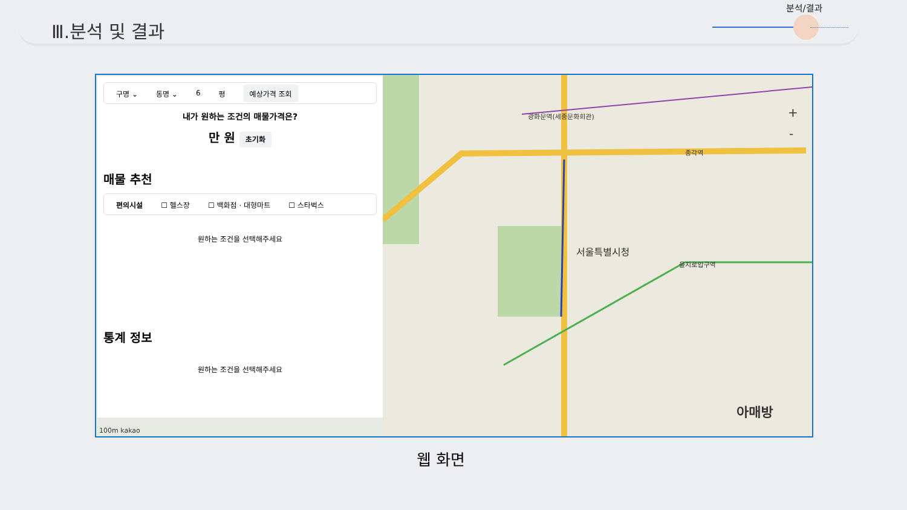Ⅲ.분석 및 결과
분석/결과
서울특별시청
종각역
광화문역(세종문화회관)
을지로입구역
아매방
+
-
구명 ⌄ 동명 ⌄ 6 평 예상가격 조회
내가 원하는 조건의 매물가격은?
만 원 초기화
매물 추천
편의시설 ☐ 헬스장 ☐ 백화점 · 대형마트 ☐ 스타벅스
원하는 조건을 선택해주세요
통계 정보
원하는 조건을 선택해주세요
100m kakao
웹 화면